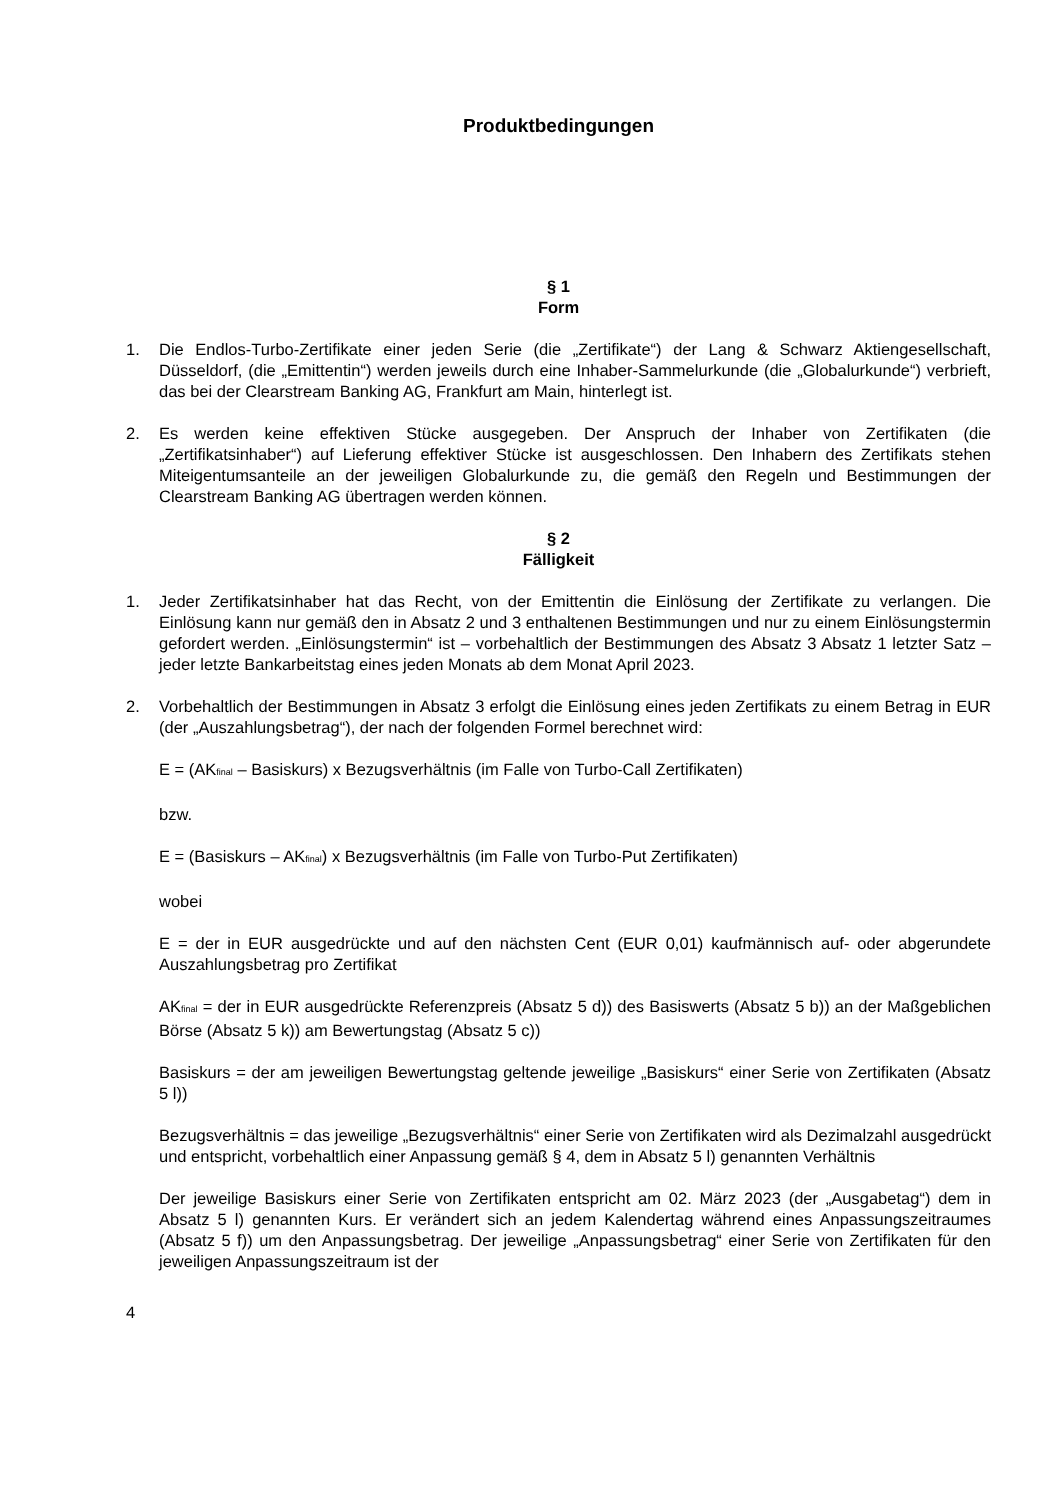Produktbedingungen
§ 1
Form
1. Die Endlos-Turbo-Zertifikate einer jeden Serie (die „Zertifikate“) der Lang & Schwarz Aktiengesellschaft, Düsseldorf, (die „Emittentin“) werden jeweils durch eine Inhaber-Sammelurkunde (die „Globalurkunde“) verbrieft, das bei der Clearstream Banking AG, Frankfurt am Main, hinterlegt ist.
2. Es werden keine effektiven Stücke ausgegeben. Der Anspruch der Inhaber von Zertifikaten (die „Zertifikatsinhaber“) auf Lieferung effektiver Stücke ist ausgeschlossen. Den Inhabern des Zertifikats stehen Miteigentumsanteile an der jeweiligen Globalurkunde zu, die gemäß den Regeln und Bestimmungen der Clearstream Banking AG übertragen werden können.
§ 2
Fälligkeit
1. Jeder Zertifikatsinhaber hat das Recht, von der Emittentin die Einlösung der Zertifikate zu verlangen. Die Einlösung kann nur gemäß den in Absatz 2 und 3 enthaltenen Bestimmungen und nur zu einem Einlösungstermin gefordert werden. „Einlösungstermin“ ist – vorbehaltlich der Bestimmungen des Absatz 3 Absatz 1 letzter Satz – jeder letzte Bankarbeitstag eines jeden Monats ab dem Monat April 2023.
2. Vorbehaltlich der Bestimmungen in Absatz 3 erfolgt die Einlösung eines jeden Zertifikats zu einem Betrag in EUR (der „Auszahlungsbetrag“), der nach der folgenden Formel berechnet wird:
E = (AK<sub>final</sub> – Basiskurs) x Bezugsverhältnis (im Falle von Turbo-Call Zertifikaten)
bzw.
E = (Basiskurs – AK<sub>final</sub>) x Bezugsverhältnis (im Falle von Turbo-Put Zertifikaten)
wobei
E = der in EUR ausgedrückte und auf den nächsten Cent (EUR 0,01) kaufmännisch auf- oder abgerundete Auszahlungsbetrag pro Zertifikat
AK<sub>final</sub> = der in EUR ausgedrückte Referenzpreis (Absatz 5 d)) des Basiswerts (Absatz 5 b)) an der Maßgeblichen Börse (Absatz 5 k)) am Bewertungstag (Absatz 5 c))
Basiskurs = der am jeweiligen Bewertungstag geltende jeweilige „Basiskurs“ einer Serie von Zertifikaten (Absatz 5 l))
Bezugsverhältnis = das jeweilige „Bezugsverhältnis“ einer Serie von Zertifikaten wird als Dezimalzahl ausgedrückt und entspricht, vorbehaltlich einer Anpassung gemäß § 4, dem in Absatz 5 l) genannten Verhältnis
Der jeweilige Basiskurs einer Serie von Zertifikaten entspricht am 02. März 2023 (der „Ausgabetag“) dem in Absatz 5 l) genannten Kurs. Er verändert sich an jedem Kalendertag während eines Anpassungszeitraumes (Absatz 5 f)) um den Anpassungsbetrag. Der jeweilige „Anpassungsbetrag“ einer Serie von Zertifikaten für den jeweiligen Anpassungszeitraum ist der
4